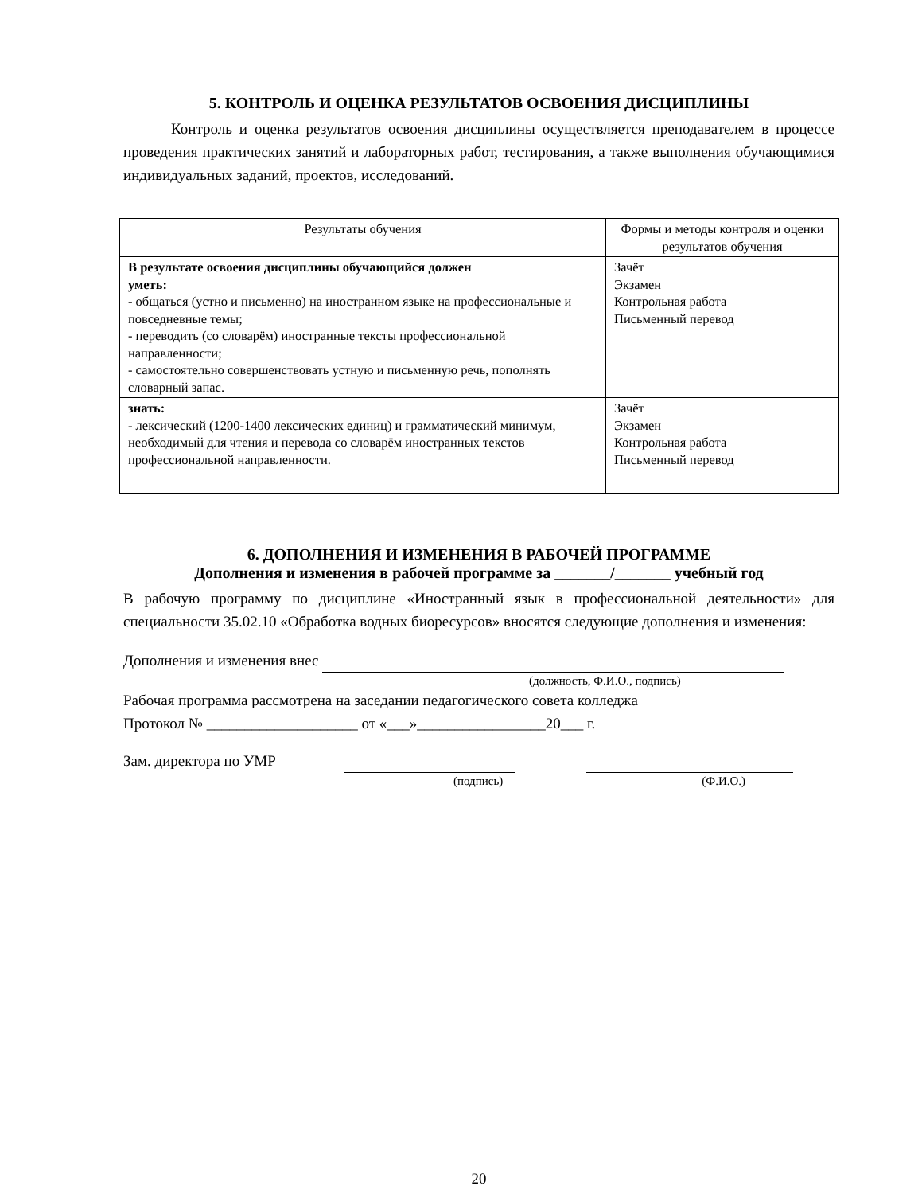5. КОНТРОЛЬ И ОЦЕНКА РЕЗУЛЬТАТОВ ОСВОЕНИЯ ДИСЦИПЛИНЫ
Контроль и оценка результатов освоения дисциплины осуществляется преподавателем в процессе проведения практических занятий и лабораторных работ, тестирования, а также выполнения обучающимися индивидуальных заданий, проектов, исследований.
| Результаты обучения | Формы и методы контроля и оценки результатов обучения |
| --- | --- |
| В результате освоения дисциплины обучающийся должен уметь: - общаться (устно и письменно) на иностранном языке на профессиональные и повседневные темы; - переводить (со словарём) иностранные тексты профессиональной направленности; - самостоятельно совершенствовать устную и письменную речь, пополнять словарный запас. | Зачёт Экзамен Контрольная работа Письменный перевод |
| знать: - лексический (1200-1400 лексических единиц) и грамматический минимум, необходимый для чтения и перевода со словарём иностранных текстов профессиональной направленности. | Зачёт Экзамен Контрольная работа Письменный перевод |
6. ДОПОЛНЕНИЯ И ИЗМЕНЕНИЯ В РАБОЧЕЙ ПРОГРАММЕ
Дополнения и изменения в рабочей программе за _______/_______ учебный год
В рабочую программу по дисциплине «Иностранный язык в профессиональной деятельности» для специальности 35.02.10 «Обработка водных биоресурсов» вносятся следующие дополнения и изменения:
Дополнения и изменения внес
(должность, Ф.И.О., подпись)
Рабочая программа рассмотрена на заседании педагогического совета колледжа
Протокол № ____________________ от «___»_________________20___ г.
Зам. директора по УМР
(подпись) (Ф.И.О.)
20